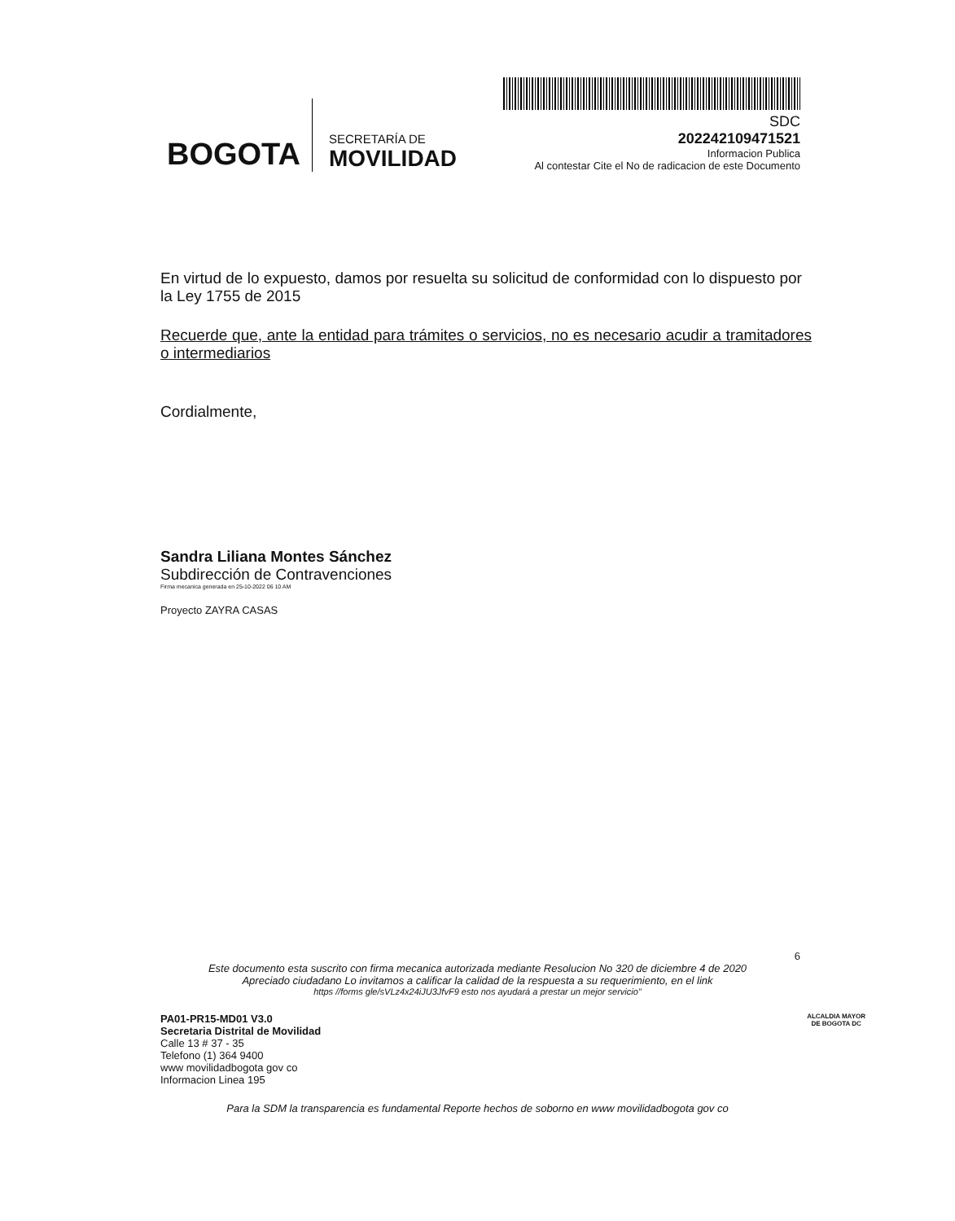BOGOTA
SECRETARÍA DE
MOVILIDAD
SDC
202242109471521
Informacion Publica
Al contestar Cite el No de radicacion de este Documento
En virtud de lo expuesto, damos por resuelta su solicitud de conformidad con lo dispuesto por la Ley 1755 de 2015
Recuerde que, ante la entidad para trámites o servicios, no es necesario acudir a tramitadores o intermediarios
Cordialmente,
Sandra Liliana Montes Sánchez
Subdirección de Contravenciones
Firma mecanica generada en 25-10-2022 06 10 AM
Proyecto ZAYRA CASAS
6
Este documento esta suscrito con firma mecanica autorizada mediante Resolucion No 320 de diciembre 4 de 2020
Apreciado ciudadano Lo invitamos a calificar la calidad de la respuesta a su requerimiento, en el link
https //forms gle/sVLz4x24iJU3JfvF9 esto nos ayudará a prestar un mejor servicio"
PA01-PR15-MD01 V3.0
Secretaria Distrital de Movilidad
Calle 13 # 37 - 35
Telefono (1) 364 9400
www movilidadbogota gov co
Informacion Linea 195
ALCALDIA MAYOR
DE BOGOTA DC
Para la SDM la transparencia es fundamental Reporte hechos de soborno en www movilidadbogota gov co